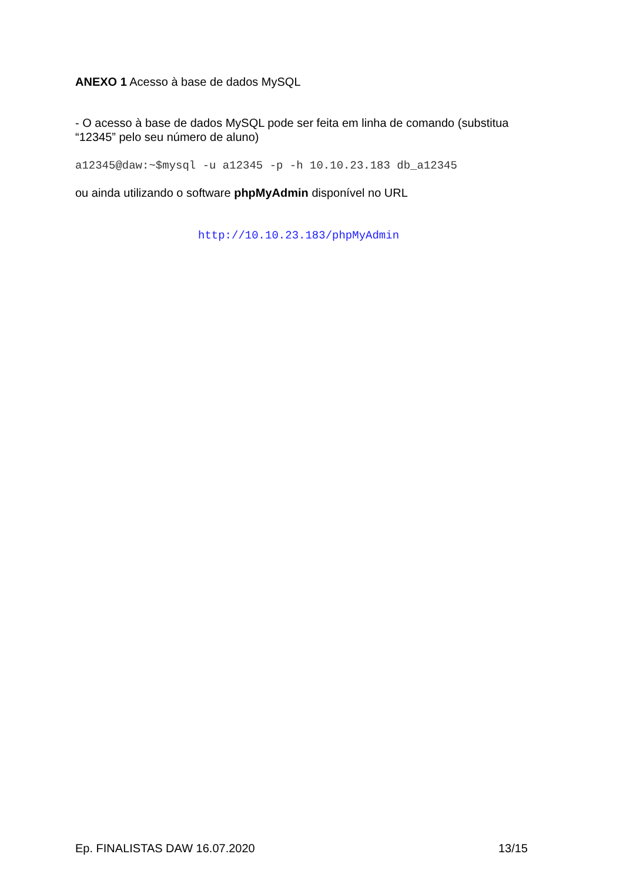ANEXO 1 Acesso à base de dados MySQL
- O acesso à base de dados MySQL pode ser feita em linha de comando (substitua “12345” pelo seu número de aluno)
a12345@daw:~$mysql -u a12345 -p -h 10.10.23.183 db_a12345
ou ainda utilizando o software phpMyAdmin disponível no URL
http://10.10.23.183/phpMyAdmin
Ep. FINALISTAS DAW 16.07.2020 13/15